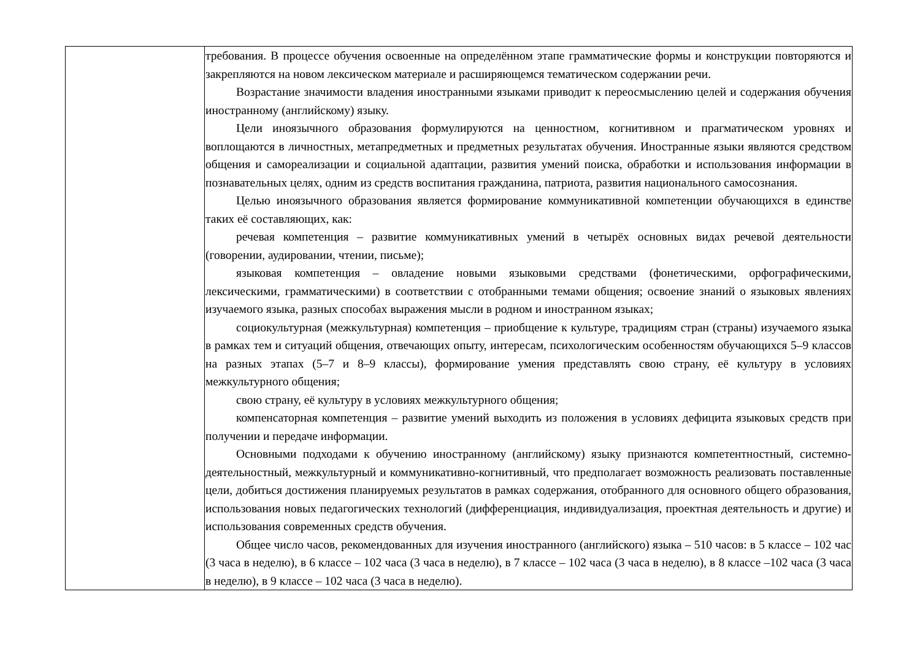| | требования. В процессе обучения освоенные на определённом этапе грамматические формы и конструкции повторяются и закрепляются на новом лексическом материале и расширяющемся тематическом содержании речи. Возрастание значимости владения иностранными языками приводит к переосмыслению целей и содержания обучения иностранному (английскому) языку. Цели иноязычного образования формулируются на ценностном, когнитивном и прагматическом уровнях и воплощаются в личностных, метапредметных и предметных результатах обучения. Иностранные языки являются средством общения и самореализации и социальной адаптации, развития умений поиска, обработки и использования информации в познавательных целях, одним из средств воспитания гражданина, патриота, развития национального самосознания. Целью иноязычного образования является формирование коммуникативной компетенции обучающихся в единстве таких её составляющих, как: речевая компетенция – развитие коммуникативных умений в четырёх основных видах речевой деятельности (говорении, аудировании, чтении, письме); языковая компетенция – овладение новыми языковыми средствами (фонетическими, орфографическими, лексическими, грамматическими) в соответствии с отобранными темами общения; освоение знаний о языковых явлениях изучаемого языка, разных способах выражения мысли в родном и иностранном языках; социокультурная (межкультурная) компетенция – приобщение к культуре, традициям стран (страны) изучаемого языка в рамках тем и ситуаций общения, отвечающих опыту, интересам, психологическим особенностям обучающихся 5–9 классов на разных этапах (5–7 и 8–9 классы), формирование умения представлять свою страну, её культуру в условиях межкультурного общения; свою страну, её культуру в условиях межкультурного общения; компенсаторная компетенция – развитие умений выходить из положения в условиях дефицита языковых средств при получении и передаче информации. Основными подходами к обучению иностранному (английскому) языку признаются компетентностный, системно-деятельностный, межкультурный и коммуникативно-когнитивный, что предполагает возможность реализовать поставленные цели, добиться достижения планируемых результатов в рамках содержания, отобранного для основного общего образования, использования новых педагогических технологий (дифференциация, индивидуализация, проектная деятельность и другие) и использования современных средств обучения. Общее число часов, рекомендованных для изучения иностранного (английского) языка – 510 часов: в 5 классе – 102 час (3 часа в неделю), в 6 классе – 102 часа (3 часа в неделю), в 7 классе – 102 часа (3 часа в неделю), в 8 классе –102 часа (3 часа в неделю), в 9 классе – 102 часа (3 часа в неделю). |